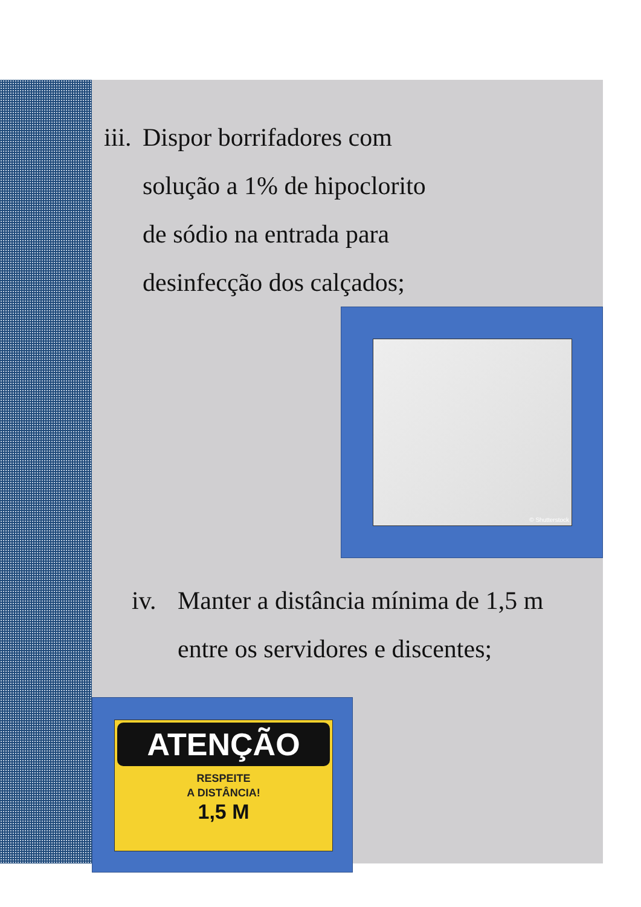iii. Dispor borrifadores com
solução a 1% de hipoclorito
de sódio na entrada para
desinfecção dos calçados;
© Shutterstock
iv. Manter a distância mínima de 1,5 m
entre os servidores e discentes;
ATENÇÃO
RESPEITE
A DISTÂNCIA!
1,5 M